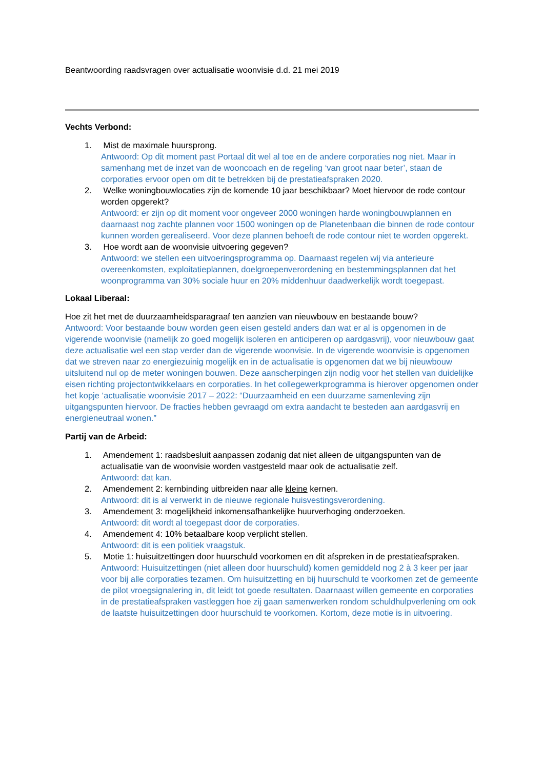Beantwoording raadsvragen over actualisatie woonvisie d.d. 21 mei 2019
Vechts Verbond:
1. Mist de maximale huursprong.
Antwoord: Op dit moment past Portaal dit wel al toe en de andere corporaties nog niet. Maar in samenhang met de inzet van de wooncoach en de regeling ‘van groot naar beter’, staan de corporaties ervoor open om dit te betrekken bij de prestatieafspraken 2020.
2. Welke woningbouwlocaties zijn de komende 10 jaar beschikbaar? Moet hiervoor de rode contour worden opgerekt?
Antwoord: er zijn op dit moment voor ongeveer 2000 woningen harde woningbouwplannen en daarnaast nog zachte plannen voor 1500 woningen op de Planetenbaan die binnen de rode contour kunnen worden gerealiseerd. Voor deze plannen behoeft de rode contour niet te worden opgerekt.
3. Hoe wordt aan de woonvisie uitvoering gegeven?
Antwoord: we stellen een uitvoeringsprogramma op. Daarnaast regelen wij via anterieure overeenkomsten, exploitatieplannen, doelgroepenverordening en bestemmingsplannen dat het woonprogramma van 30% sociale huur en 20% middenhuur daadwerkelijk wordt toegepast.
Lokaal Liberaal:
Hoe zit het met de duurzaamheidsparagraaf ten aanzien van nieuwbouw en bestaande bouw?
Antwoord: Voor bestaande bouw worden geen eisen gesteld anders dan wat er al is opgenomen in de vigerende woonvisie (namelijk zo goed mogelijk isoleren en anticiperen op aardgasvrij), voor nieuwbouw gaat deze actualisatie wel een stap verder dan de vigerende woonvisie. In de vigerende woonvisie is opgenomen dat we streven naar zo energiezuinig mogelijk en in de actualisatie is opgenomen dat we bij nieuwbouw uitsluitend nul op de meter woningen bouwen. Deze aanscherpingen zijn nodig voor het stellen van duidelijke eisen richting projectontwikkelaars en corporaties. In het collegewerkprogramma is hierover opgenomen onder het kopje ‘actualisatie woonvisie 2017 – 2022: “Duurzaamheid en een duurzame samenleving zijn uitgangspunten hiervoor. De fracties hebben gevraagd om extra aandacht te besteden aan aardgasvrij en energieneutraal wonen.”
Partij van de Arbeid:
1. Amendement 1: raadsbesluit aanpassen zodanig dat niet alleen de uitgangspunten van de actualisatie van de woonvisie worden vastgesteld maar ook de actualisatie zelf.
Antwoord: dat kan.
2. Amendement 2: kernbinding uitbreiden naar alle kleine kernen.
Antwoord: dit is al verwerkt in de nieuwe regionale huisvestingsverordening.
3. Amendement 3: mogelijkheid inkomensafhankelijke huurverhoging onderzoeken.
Antwoord: dit wordt al toegepast door de corporaties.
4. Amendement 4: 10% betaalbare koop verplicht stellen.
Antwoord: dit is een politiek vraagstuk.
5. Motie 1: huisuitzettingen door huurschuld voorkomen en dit afspreken in de prestatieafspraken.
Antwoord: Huisuitzettingen (niet alleen door huurschuld) komen gemiddeld nog 2 à 3 keer per jaar voor bij alle corporaties tezamen. Om huisuitzetting en bij huurschuld te voorkomen zet de gemeente de pilot vroegsignalering in, dit leidt tot goede resultaten. Daarnaast willen gemeente en corporaties in de prestatieafspraken vastleggen hoe zij gaan samenwerken rondom schuldhulpverlening om ook de laatste huisuitzettingen door huurschuld te voorkomen. Kortom, deze motie is in uitvoering.